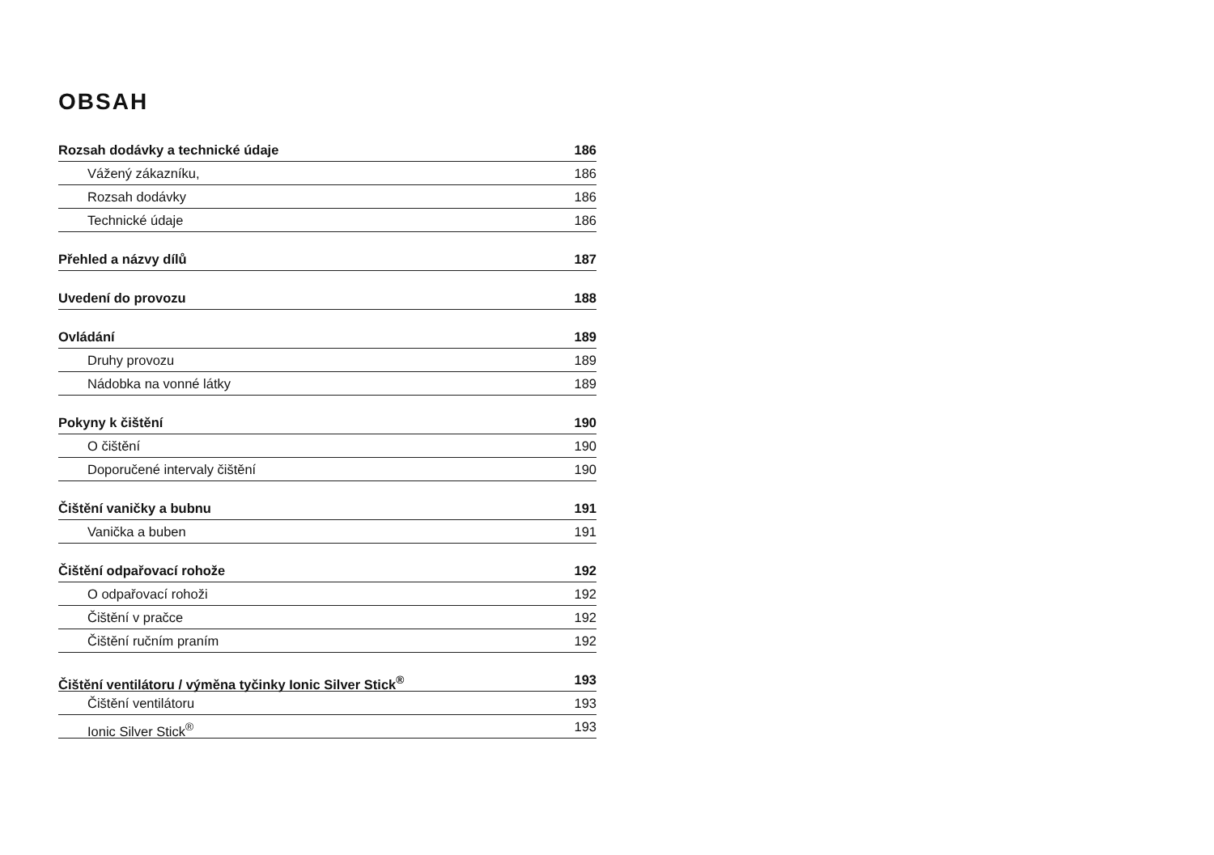OBSAH
Rozsah dodávky a technické údaje 186
Vážený zákazníku, 186
Rozsah dodávky 186
Technické údaje 186
Přehled a názvy dílů 187
Uvedení do provozu 188
Ovládání 189
Druhy provozu 189
Nádobka na vonné látky 189
Pokyny k čištění 190
O čištění 190
Doporučené intervaly čištění 190
Čištění vaničky a bubnu 191
Vanička a buben 191
Čištění odpařovací rohože 192
O odpařovací rohoži 192
Čištění v pračce 192
Čištění ručním praním 192
Čištění ventilátoru / výměna tyčinky Ionic Silver Stick<sup>®</sup> 193
Čištění ventilátoru 193
Ionic Silver Stick<sup>®</sup> 193